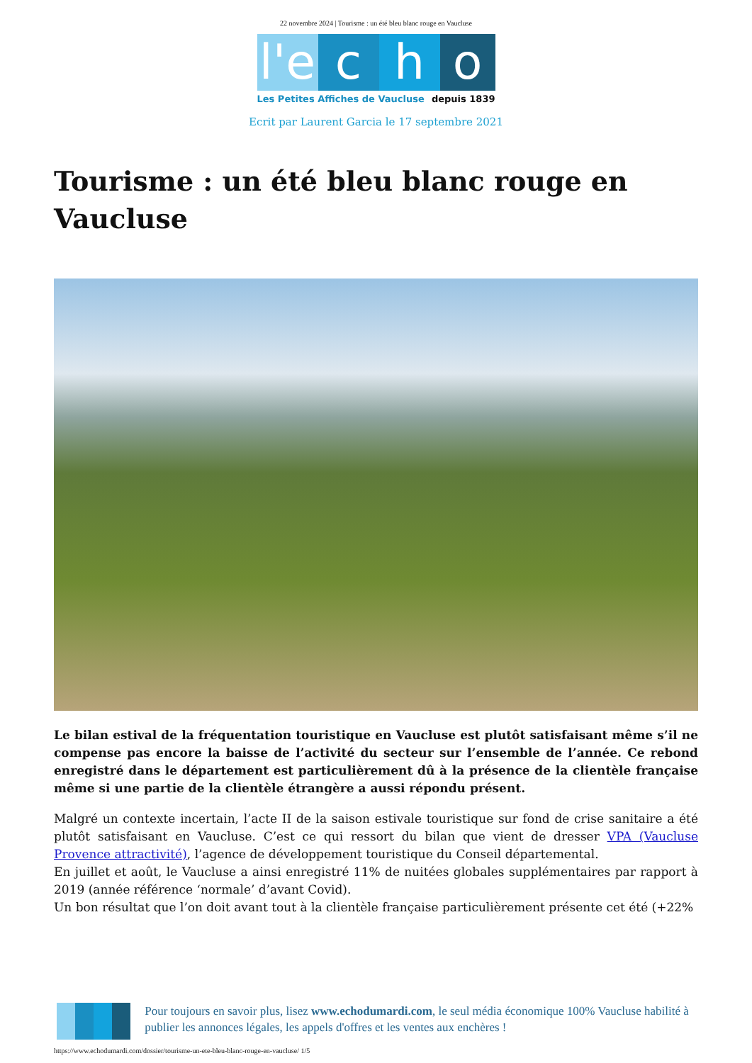22 novembre 2024 | Tourisme : un été bleu blanc rouge en Vaucluse
l'e
c
h
o
Les Petites Affiches de Vaucluse depuis 1839
Ecrit par Laurent Garcia le 17 septembre 2021
Tourisme : un été bleu blanc rouge en Vaucluse
Le bilan estival de la fréquentation touristique en Vaucluse est plutôt satisfaisant même s’il ne compense pas encore la baisse de l’activité du secteur sur l’ensemble de l’année. Ce rebond enregistré dans le département est particulièrement dû à la présence de la clientèle française même si une partie de la clientèle étrangère a aussi répondu présent.
Malgré un contexte incertain, l’acte II de la saison estivale touristique sur fond de crise sanitaire a été plutôt satisfaisant en Vaucluse. C’est ce qui ressort du bilan que vient de dresser VPA (Vaucluse Provence attractivité), l’agence de développement touristique du Conseil départemental.
En juillet et août, le Vaucluse a ainsi enregistré 11% de nuitées globales supplémentaires par rapport à 2019 (année référence ‘normale’ d’avant Covid).
Un bon résultat que l’on doit avant tout à la clientèle française particulièrement présente cet été (+22%
Pour toujours en savoir plus, lisez www.echodumardi.com, le seul média économique 100% Vaucluse habilité à publier les annonces légales, les appels d'offres et les ventes aux enchères !
https://www.echodumardi.com/dossier/tourisme-un-ete-bleu-blanc-rouge-en-vaucluse/ 1/5